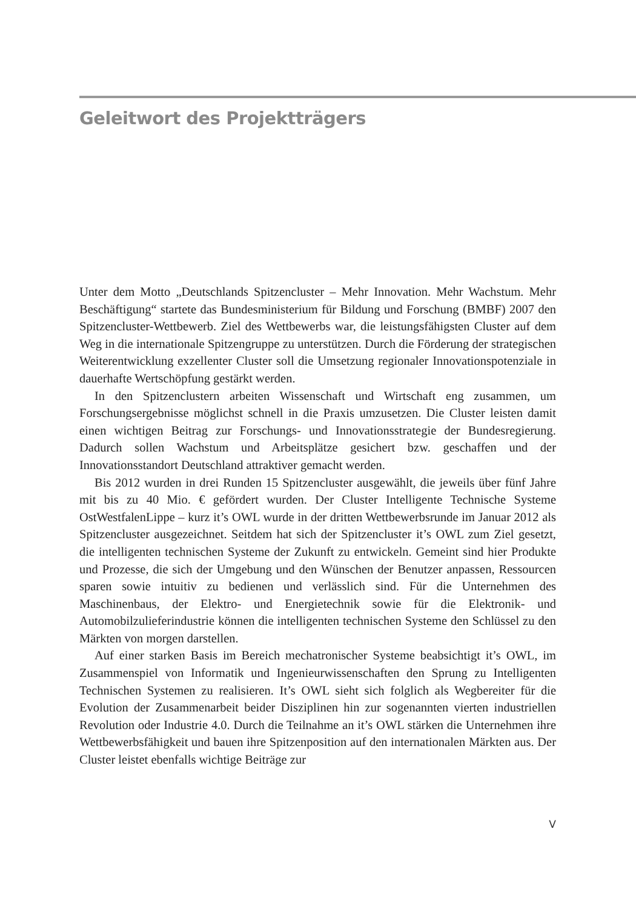Geleitwort des Projektträgers
Unter dem Motto „Deutschlands Spitzencluster – Mehr Innovation. Mehr Wachstum. Mehr Beschäftigung“ startete das Bundesministerium für Bildung und Forschung (BMBF) 2007 den Spitzencluster-Wettbewerb. Ziel des Wettbewerbs war, die leistungsfähigsten Cluster auf dem Weg in die internationale Spitzengruppe zu unterstützen. Durch die Förderung der strategischen Weiterentwicklung exzellenter Cluster soll die Umsetzung regionaler Innovationspotenziale in dauerhafte Wertschöpfung gestärkt werden.
In den Spitzenclustern arbeiten Wissenschaft und Wirtschaft eng zusammen, um Forschungsergebnisse möglichst schnell in die Praxis umzusetzen. Die Cluster leisten damit einen wichtigen Beitrag zur Forschungs- und Innovationsstrategie der Bundesregierung. Dadurch sollen Wachstum und Arbeitsplätze gesichert bzw. geschaffen und der Innovationsstandort Deutschland attraktiver gemacht werden.
Bis 2012 wurden in drei Runden 15 Spitzencluster ausgewählt, die jeweils über fünf Jahre mit bis zu 40 Mio. € gefördert wurden. Der Cluster Intelligente Technische Systeme OstWestfalenLippe – kurz it’s OWL wurde in der dritten Wettbewerbsrunde im Januar 2012 als Spitzencluster ausgezeichnet. Seitdem hat sich der Spitzencluster it’s OWL zum Ziel gesetzt, die intelligenten technischen Systeme der Zukunft zu entwickeln. Gemeint sind hier Produkte und Prozesse, die sich der Umgebung und den Wünschen der Benutzer anpassen, Ressourcen sparen sowie intuitiv zu bedienen und verlässlich sind. Für die Unternehmen des Maschinenbaus, der Elektro- und Energietechnik sowie für die Elektronik- und Automobilzulieferindustrie können die intelligenten technischen Systeme den Schlüssel zu den Märkten von morgen darstellen.
Auf einer starken Basis im Bereich mechatronischer Systeme beabsichtigt it’s OWL, im Zusammenspiel von Informatik und Ingenieurwissenschaften den Sprung zu Intelligenten Technischen Systemen zu realisieren. It’s OWL sieht sich folglich als Wegbereiter für die Evolution der Zusammenarbeit beider Disziplinen hin zur sogenannten vierten industriellen Revolution oder Industrie 4.0. Durch die Teilnahme an it’s OWL stärken die Unternehmen ihre Wettbewerbsfähigkeit und bauen ihre Spitzenposition auf den internationalen Märkten aus. Der Cluster leistet ebenfalls wichtige Beiträge zur
V